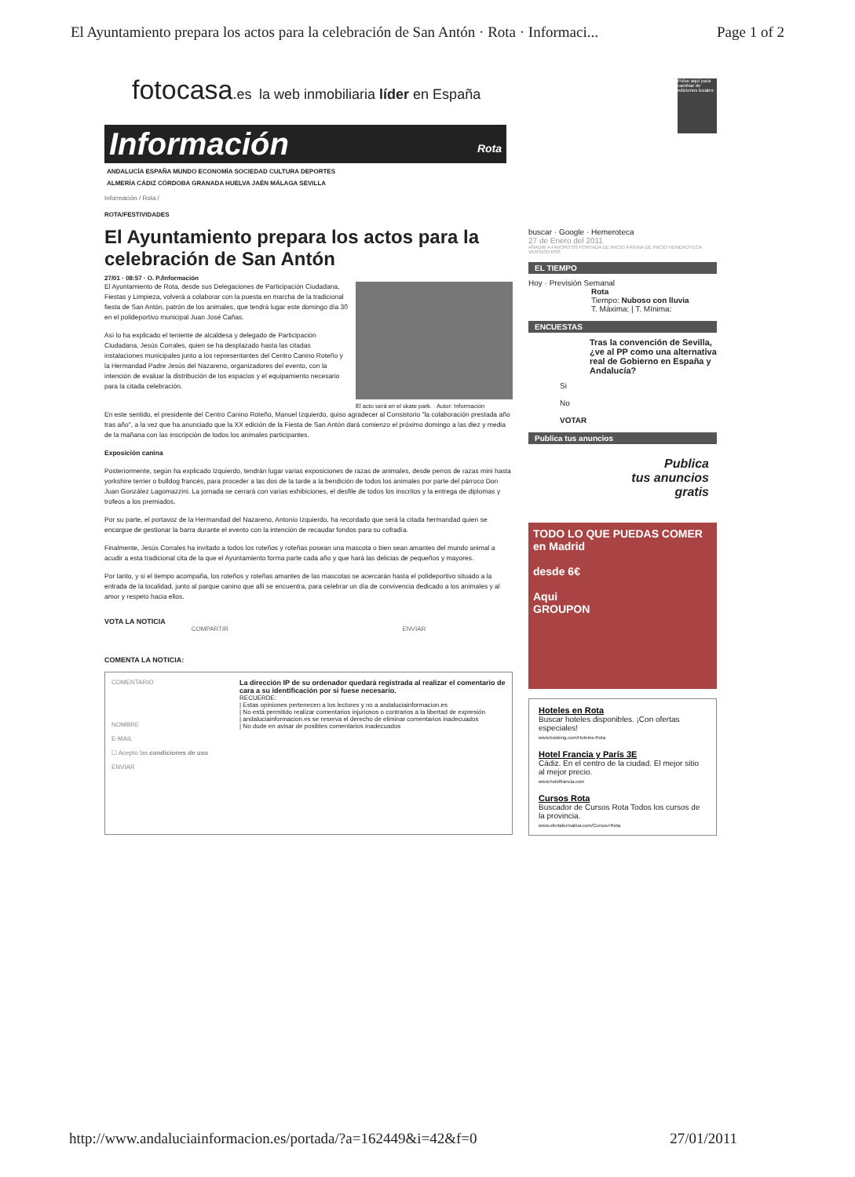El Ayuntamiento prepara los actos para la celebración de San Antón · Rota · Informaci... Page 1 of 2
fotocasa.es la web inmobiliaria líder en España
Información Rota
ANDALUCÍA ESPAÑA MUNDO ECONOMÍA SOCIEDAD CULTURA DEPORTES
ALMERÍA CÁDIZ CÓRDOBA GRANADA HUELVA JAÉN MÁLAGA SEVILLA
Información / Rota /
ROTA/FESTIVIDADES
El Ayuntamiento prepara los actos para la celebración de San Antón
27/01 · 08:57 · O. P./Información
El acto será en el skate park. · Autor: Información
El Ayuntamiento de Rota, desde sus Delegaciones de Participación Ciudadana, Fiestas y Limpieza, volverá a colaborar con la puesta en marcha de la tradicional fiesta de San Antón, patrón de los animales, que tendrá lugar este domingo día 30 en el polideportivo municipal Juan José Cañas.
Así lo ha explicado el teniente de alcaldesa y delegado de Participación Ciudadana, Jesús Corrales, quien se ha desplazado hasta las citadas instalaciones municipales junto a los representantes del Centro Canino Roteño y la Hermandad Padre Jesús del Nazareno, organizadores del evento, con la intención de evaluar la distribución de los espacios y el equipamiento necesario para la citada celebración.
En este sentido, el presidente del Centro Canino Roteño, Manuel Izquierdo, quiso agradecer al Consistorio "la colaboración prestada año tras año", a la vez que ha anunciado que la XX edición de la Fiesta de San Antón dará comienzo el próximo domingo a las diez y media de la mañana con las inscripción de todos los animales participantes.
Exposición canina
Posteriormente, según ha explicado Izquierdo, tendrán lugar varias exposiciones de razas de animales, desde perros de razas mini hasta yorkshire terrier o bulldog francés, para proceder a las dos de la tarde a la bendición de todos los animales por parte del párroco Don Juan González Lagomazzini. La jornada se cerrará con varias exhibiciones, el desfile de todos los inscritos y la entrega de diplomas y trofeos a los premiados.
Por su parte, el portavoz de la Hermandad del Nazareno, Antonio Izquierdo, ha recordado que será la citada hermandad quien se encargue de gestionar la barra durante el evento con la intención de recaudar fondos para su cofradía.
Finalmente, Jesús Corrales ha invitado a todos los roteños y roteñas posean una mascota o bien sean amantes del mundo animal a acudir a esta tradicional cita de la que el Ayuntamiento forma parte cada año y que hará las delicias de pequeños y mayores.
Por tanto, y si el tiempo acompaña, los roteños y roteñas amantes de las mascotas se acercarán hasta el polideportivo situado a la entrada de la localidad, junto al parque canino que allí se encuentra, para celebrar un día de convivencia dedicado a los animales y al amor y respeto hacia ellos.
VOTA LA NOTICIA
COMPARTIR ENVIAR
COMENTA LA NOTICIA:
COMENTARIO
NOMBRE
E-MAIL
☐ Acepto las condiciones de uso
ENVIAR
La dirección IP de su ordenador quedará registrada al realizar el comentario de cara a su identificación por si fuese necesario.
RECUERDE:
| Estas opiniones pertenecen a los lectores y no a andaluciainformacion.es
| No está permitido realizar comentarios injuriosos o contrarios a la libertad de expresión
| andaluciainformacion.es se reserva el derecho de eliminar comentarios inadecuados
| No dude en avisar de posibles comentarios inadecuados
Pulse aquí para cambiar de ediciones locales
buscar · Google · Hemeroteca
27 de Enero del 2011
AÑADIR A FAVORITOS PORTADA DE INICIO PÁGINA DE INICIO HEMEROTECA VERSIÓN RSS
EL TIEMPO
Hoy · Previsión Semanal
Rota
Tiempo: Nuboso con lluvia
T. Máxima: | T. Mínima:
ENCUESTAS
Tras la convención de Sevilla, ¿ve al PP como una alternativa real de Gobierno en España y Andalucía?
Si
No
VOTAR
Publica tus anuncios
Publica
tus anuncios
gratis
TODO LO QUE PUEDAS COMER
en Madrid
desde 6€
Aqui
GROUPON
Hoteles en Rota
Buscar hoteles disponibles. ¡Con ofertas especiales!
www.booking.com/Hoteles-Rota
Hotel Francia y París 3E
Cádiz. En el centro de la ciudad. El mejor sitio al mejor precio.
www.hotelfrancia.com
Cursos Rota
Buscador de Cursos Rota Todos los cursos de la provincia.
www.ofertaformativa.com/Cursos+Rota
http://www.andaluciainformacion.es/portada/?a=162449&i=42&f=0 27/01/2011